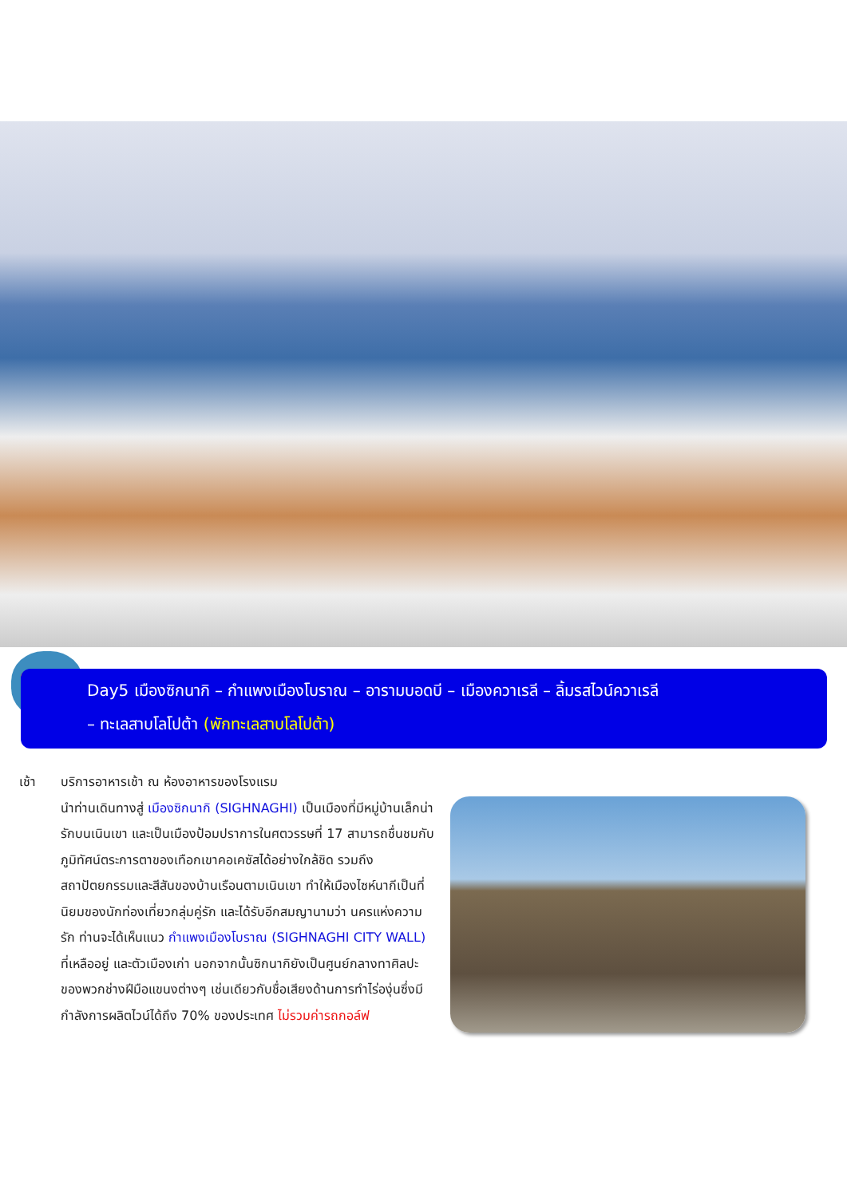Day5 เมืองซิกนากิ – กำแพงเมืองโบราณ – อารามบอดบี – เมืองควาเรลี – ลิ้มรสไวน์ควาเรลี
– ทะเลสาบโลโปต้า (พักทะเลสาบโลโปต้า)
เช้า บริการอาหารเช้า ณ ห้องอาหารของโรงแรม
นำท่านเดินทางสู่ เมืองซิกนากิ (SIGHNAGHI) เป็นเมืองที่มีหมู่บ้านเล็กน่ารักบนเนินเขา และเป็นเมืองป้อมปราการในศตวรรษที่ 17 สามารถชื่นชมกับภูมิทัศน์ตระการตาของเทือกเขาคอเคซัสได้อย่างใกล้ชิด รวมถึงสถาปัตยกรรมและสีสันของบ้านเรือนตามเนินเขา ทำให้เมืองไซห์นากีเป็นที่นิยมของนักท่องเที่ยวกลุ่มคู่รัก และได้รับอีกสมญานามว่า นครแห่งความรัก ท่านจะได้เห็นแนว กำแพงเมืองโบราณ (SIGHNAGHI CITY WALL) ที่เหลืออยู่ และตัวเมืองเก่า นอกจากนั้นซิกนากิยังเป็นศูนย์กลางทาศิลปะของพวกช่างฝีมือแขนงต่างๆ เช่นเดียวกับชื่อเสียงด้านการทำไร่องุ่นซึ่งมีกำลังการผลิตไวน์ได้ถึง 70% ของประเทศ ไม่รวมค่ารถกอล์ฟ